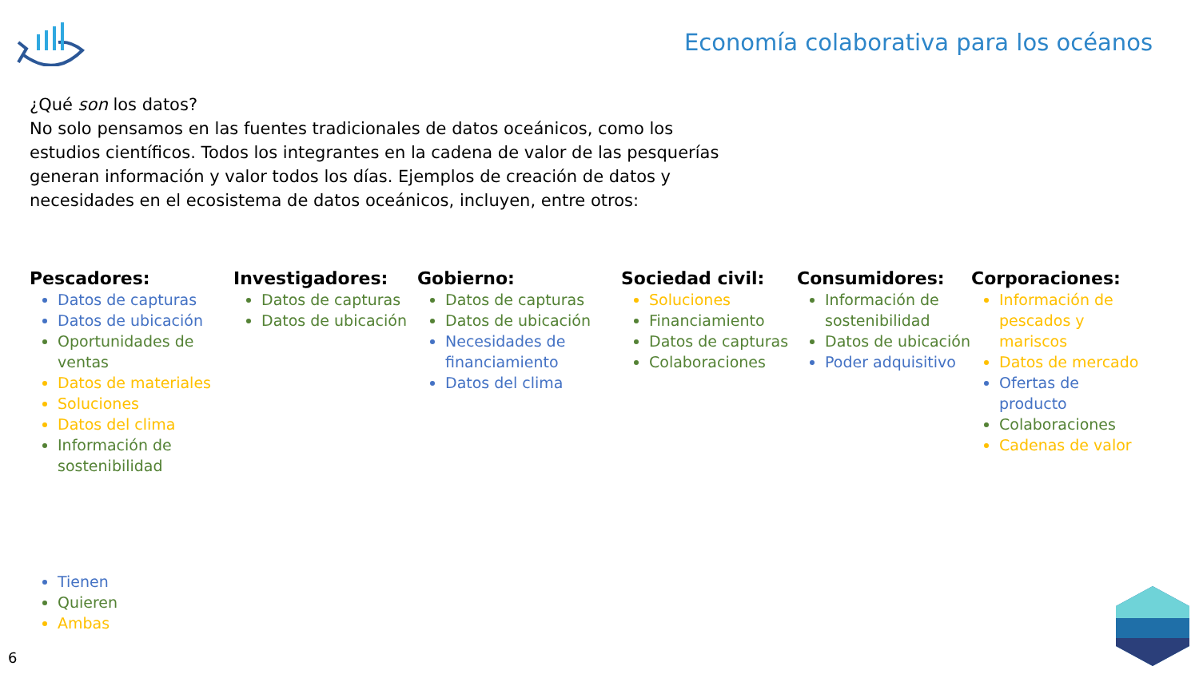Economía colaborativa para los océanos
¿Qué son los datos?
No solo pensamos en las fuentes tradicionales de datos oceánicos, como los estudios científicos. Todos los integrantes en la cadena de valor de las pesquerías generan información y valor todos los días. Ejemplos de creación de datos y necesidades en el ecosistema de datos oceánicos, incluyen, entre otros:
Pescadores:
Datos de capturas
Datos de ubicación
Oportunidades de ventas
Datos de materiales
Soluciones
Datos del clima
Información de sostenibilidad
Investigadores:
Datos de capturas
Datos de ubicación
Gobierno:
Datos de capturas
Datos de ubicación
Necesidades de financiamiento
Datos del clima
Sociedad civil:
Soluciones
Financiamiento
Datos de capturas
Colaboraciones
Consumidores:
Información de sostenibilidad
Datos de ubicación
Poder adquisitivo
Corporaciones:
Información de pescados y mariscos
Datos de mercado
Ofertas de producto
Colaboraciones
Cadenas de valor
Tienen
Quieren
Ambas
6